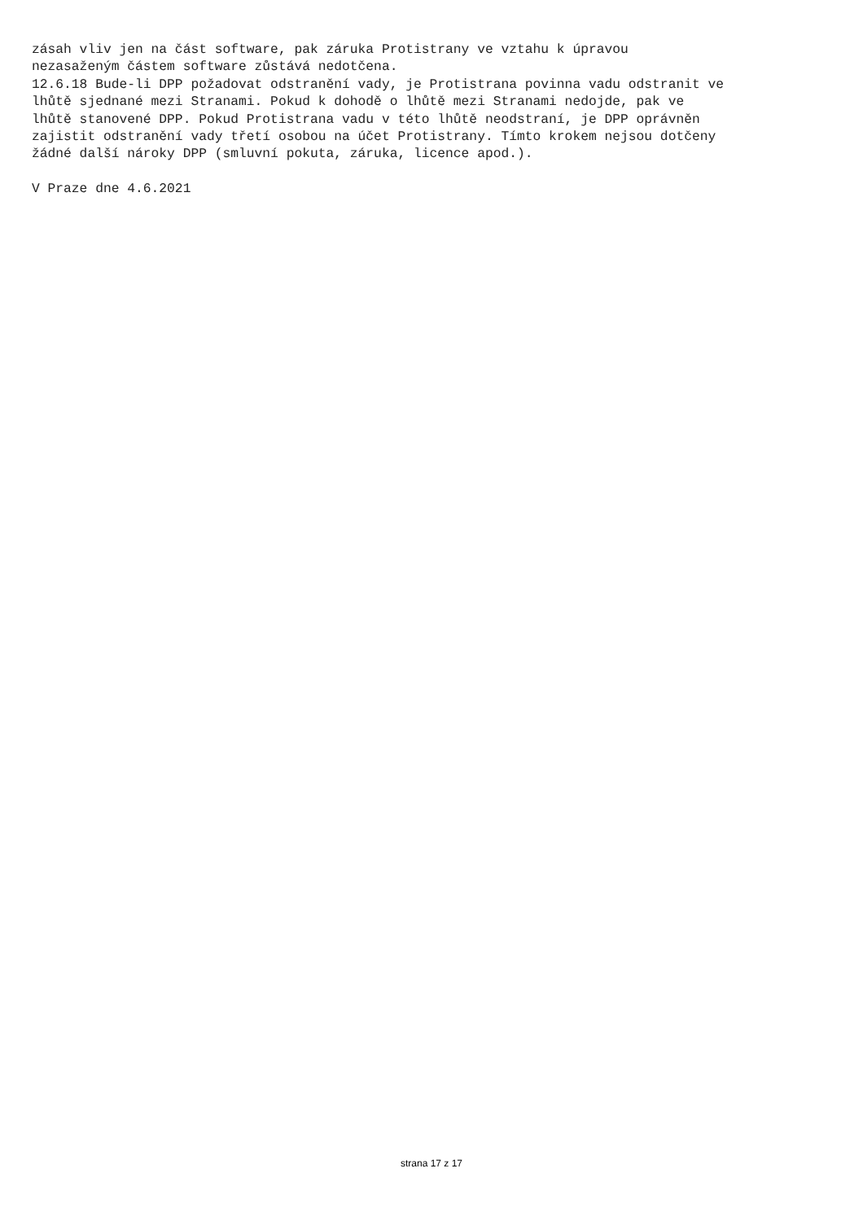zásah vliv jen na část software, pak záruka Protistrany ve vztahu k úpravou nezasaženým částem software zůstává nedotčena. 12.6.18 Bude-li DPP požadovat odstranění vady, je Protistrana povinna vadu odstranit ve lhůtě sjednané mezi Stranami. Pokud k dohodě o lhůtě mezi Stranami nedojde, pak ve lhůtě stanovené DPP. Pokud Protistrana vadu v této lhůtě neodstraní, je DPP oprávněn zajistit odstranění vady třetí osobou na účet Protistrany. Tímto krokem nejsou dotčeny žádné další nároky DPP (smluvní pokuta, záruka, licence apod.). V Praze dne 4.6.2021
strana 17 z 17